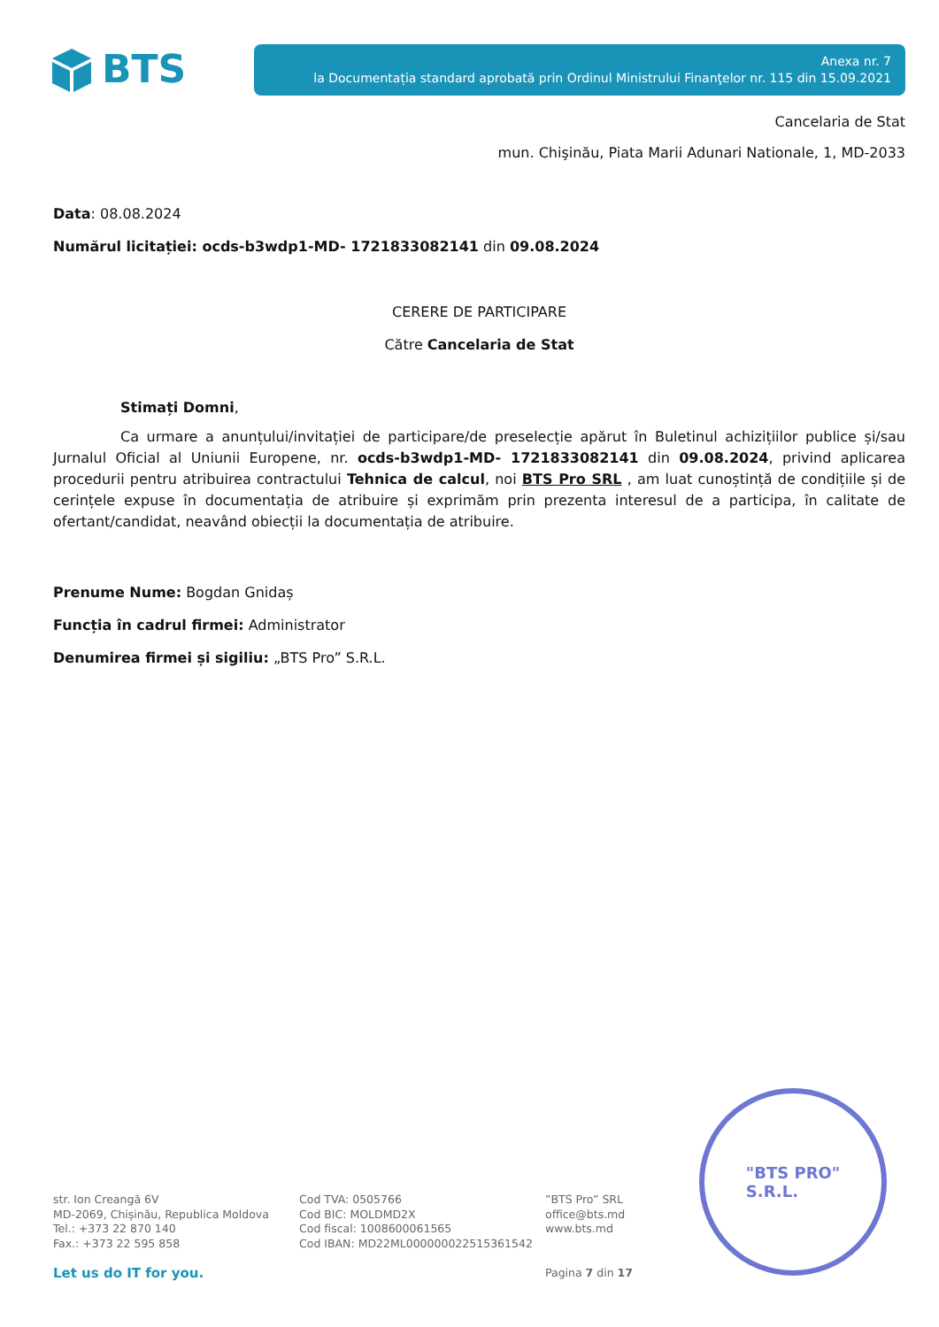BTS
Anexa nr. 7
la Documentația standard aprobată prin Ordinul Ministrului Finanţelor nr. 115 din 15.09.2021
Cancelaria de Stat
mun. Chişinău, Piata Marii Adunari Nationale, 1, MD-2033
Data: 08.08.2024
Numărul licitației: ocds-b3wdp1-MD- 1721833082141 din 09.08.2024
CERERE DE PARTICIPARE
Către Cancelaria de Stat
Stimați Domni,
Ca urmare a anunțului/invitației de participare/de preselecție apărut în Buletinul achizițiilor publice și/sau Jurnalul Oficial al Uniunii Europene, nr. ocds-b3wdp1-MD- 1721833082141 din 09.08.2024, privind aplicarea procedurii pentru atribuirea contractului Tehnica de calcul, noi BTS Pro SRL , am luat cunoștință de condițiile și de cerințele expuse în documentația de atribuire și exprimăm prin prezenta interesul de a participa, în calitate de ofertant/candidat, neavând obiecții la documentația de atribuire.
Prenume Nume: Bogdan Gnidaș
Funcția în cadrul firmei: Administrator
Denumirea firmei și sigiliu: „BTS Pro” S.R.L.
"BTS PRO"
S.R.L.
str. Ion Creangă 6V
MD-2069, Chișinău, Republica Moldova
Tel.: +373 22 870 140
Fax.: +373 22 595 858
Let us do IT for you.
Cod TVA: 0505766
Cod BIC: MOLDMD2X
Cod fiscal: 1008600061565
Cod IBAN: MD22ML000000022515361542
”BTS Pro” SRL
office@bts.md
www.bts.md
Pagina 7 din 17